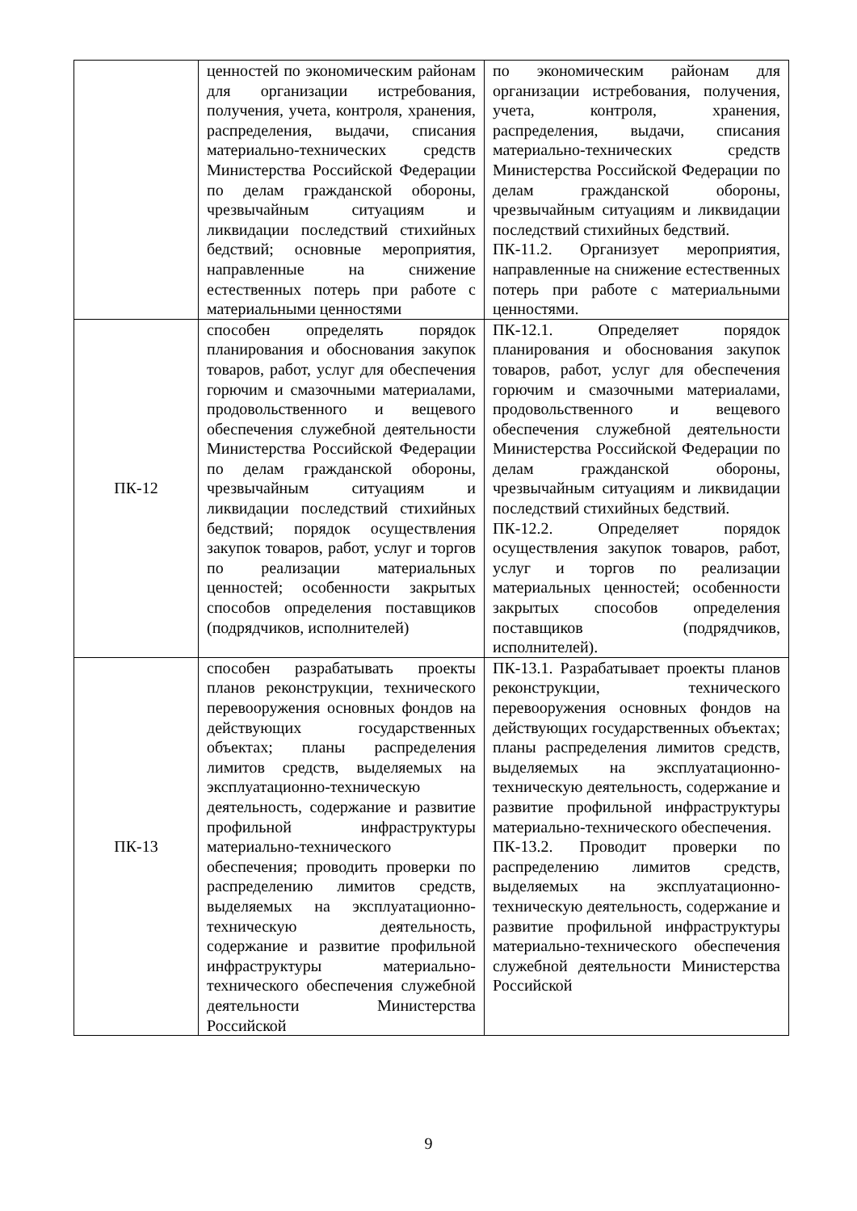| | ценностей по экономическим районам для организации истребования, получения, учета, контроля, хранения, распределения, выдачи, списания материально-технических средств Министерства Российской Федерации по делам гражданской обороны, чрезвычайным ситуациям и ликвидации последствий стихийных бедствий; основные мероприятия, направленные на снижение естественных потерь при работе с материальными ценностями | по экономическим районам для организации истребования, получения, учета, контроля, хранения, распределения, выдачи, списания материально-технических средств Министерства Российской Федерации по делам гражданской обороны, чрезвычайным ситуациям и ликвидации последствий стихийных бедствий. ПК-11.2. Организует мероприятия, направленные на снижение естественных потерь при работе с материальными ценностями. |
| ПК-12 | способен определять порядок планирования и обоснования закупок товаров, работ, услуг для обеспечения горючим и смазочными материалами, продовольственного и вещевого обеспечения служебной деятельности Министерства Российской Федерации по делам гражданской обороны, чрезвычайным ситуациям и ликвидации последствий стихийных бедствий; порядок осуществления закупок товаров, работ, услуг и торгов по реализации материальных ценностей; особенности закрытых способов определения поставщиков (подрядчиков, исполнителей) | ПК-12.1. Определяет порядок планирования и обоснования закупок товаров, работ, услуг для обеспечения горючим и смазочными материалами, продовольственного и вещевого обеспечения служебной деятельности Министерства Российской Федерации по делам гражданской обороны, чрезвычайным ситуациям и ликвидации последствий стихийных бедствий. ПК-12.2. Определяет порядок осуществления закупок товаров, работ, услуг и торгов по реализации материальных ценностей; особенности закрытых способов определения поставщиков (подрядчиков, исполнителей). |
| ПК-13 | способен разрабатывать проекты планов реконструкции, технического перевооружения основных фондов на действующих государственных объектах; планы распределения лимитов средств, выделяемых на эксплуатационно-техническую деятельность, содержание и развитие профильной инфраструктуры материально-технического обеспечения; проводить проверки по распределению лимитов средств, выделяемых на эксплуатационно-техническую деятельность, содержание и развитие профильной инфраструктуры материально-технического обеспечения служебной деятельности Министерства Российской | ПК-13.1. Разрабатывает проекты планов реконструкции, технического перевооружения основных фондов на действующих государственных объектах; планы распределения лимитов средств, выделяемых на эксплуатационно-техническую деятельность, содержание и развитие профильной инфраструктуры материально-технического обеспечения. ПК-13.2. Проводит проверки по распределению лимитов средств, выделяемых на эксплуатационно-техническую деятельность, содержание и развитие профильной инфраструктуры материально-технического обеспечения служебной деятельности Министерства Российской |
9